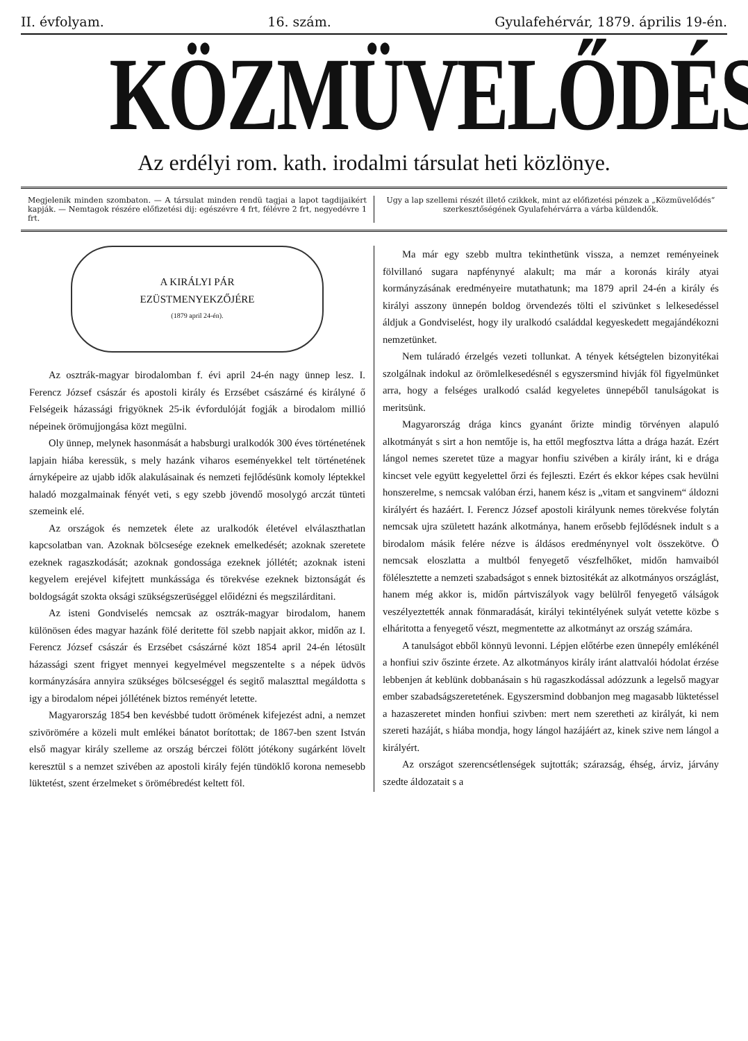II. évfolyam. 16. szám. Gyulafehérvár, 1879. április 19-én.
KÖZMÜVELŐDÉS.
Az erdélyi rom. kath. irodalmi társulat heti közlönye.
Megjelenik minden szombaton. — A társulat minden rendü tagjai a lapot tagdijaikért kapják. — Nemtagok részére előfizetési dij: egészévre 4 frt, félévre 2 frt, negyedévre 1 frt.
Ugy a lap szellemi részét illető czikkek, mint az előfizetési pénzek a „Közmüvelődés“ szerkesztőségének Gyulafehérvárra a várba küldendők.
A KIRÁLYI PÁR
EZÜSTMENYEKZŐJÉRE
(1879 april 24-én).
Az osztrák-magyar birodalomban f. évi april 24-én nagy ünnep lesz. I. Ferencz József császár és apostoli király és Erzsébet császárné és királyné ő Felségeik házassági frigyöknek 25-ik évfordulóját fogják a birodalom millió népeinek örömujjongása közt megülni.
Oly ünnep, melynek hasonmását a habsburgi uralkodók 300 éves történetének lapjain hiába keressük, s mely hazánk viharos eseményekkel telt történetének árnyképeire az ujabb idők alakulásainak és nemzeti fejlődésünk komoly léptekkel haladó mozgalmainak fényét veti, s egy szebb jövendő mosolygó arczát tünteti szemeink elé.
Az országok és nemzetek élete az uralkodók életével elválaszthatlan kapcsolatban van. Azoknak bölcsesége ezeknek emelkedését; azoknak szeretete ezeknek ragaszkodását; azoknak gondossága ezeknek jóllétét; azoknak isteni kegyelem erejével kifejtett munkássága és törekvése ezeknek biztonságát és boldogságát szokta oksági szükségszerüséggel előidézni és megszilárditani.
Az isteni Gondviselés nemcsak az osztrák-magyar birodalom, hanem különösen édes magyar hazánk fölé deritette föl szebb napjait akkor, midőn az I. Ferencz József császár és Erzsébet császárné közt 1854 april 24-én létosült házassági szent frigyet mennyei kegyelmével megszentelte s a népek üdvös kormányzására annyira szükséges bölcseséggel és segitő malaszttal megáldotta s igy a birodalom népei jóllétének biztos reményét letette.
Magyarország 1854 ben kevésbbé tudott örömének kifejezést adni, a nemzet szivörömére a közeli mult emlékei bánatot borítottak; de 1867-ben szent István első magyar király szelleme az ország bérczei fölött jótékony sugárként lövelt keresztül s a nemzet szivében az apostoli király fején tündöklő korona nemesebb lüktetést, szent érzelmeket s örömébredést keltett föl.
Ma már egy szebb multra tekinthetünk vissza, a nemzet reményeinek fölvillanó sugara napfénynyé alakult; ma már a koronás király atyai kormányzásának eredményeire mutathatunk; ma 1879 april 24-én a király és királyi asszony ünnepén boldog örvendezés tölti el szivünket s lelkesedéssel áldjuk a Gondviselést, hogy ily uralkodó családdal kegyeskedett megajándékozni nemzetünket.
Nem tuláradó érzelgés vezeti tollunkat. A tények kétségtelen bizonyitékai szolgálnak indokul az örömlelkesedésnél s egyszersmind hivják föl figyelmünket arra, hogy a felséges uralkodó család kegyeletes ünnepéből tanulságokat is meritsünk.
Magyarország drága kincs gyanánt őrizte mindig törvényen alapuló alkotmányát s sirt a hon nemtője is, ha ettől megfosztva látta a drága hazát. Ezért lángol nemes szeretet tüze a magyar honfiu szivében a király iránt, ki e drága kincset vele együtt kegyelettel őrzi és fejleszti. Ezért és ekkor képes csak hevülni honszerelme, s nemcsak valóban érzi, hanem kész is „vitam et sangvinem“ áldozni királyért és hazáért. I. Ferencz József apostoli királyunk nemes törekvése folytán nemcsak ujra született hazánk alkotmánya, hanem erősebb fejlődésnek indult s a birodalom másik felére nézve is áldásos eredménynyel volt összekötve. Ö nemcsak eloszlatta a multból fenyegető vészfelhőket, midőn hamvaiból fölélesztette a nemzeti szabadságot s ennek biztositékát az alkotmányos országlást, hanem még akkor is, midőn pártviszályok vagy belülről fenyegető válságok veszélyeztették annak fönmaradását, királyi tekintélyének sulyát vetette közbe s elháritotta a fenyegető vészt, megmentette az alkotmányt az ország számára.
A tanulságot ebből könnyü levonni. Lépjen előtérbe ezen ünnepély emlékénél a honfiui sziv őszinte érzete. Az alkotmányos király iránt alattvalói hódolat érzése lebbenjen át keblünk dobbanásain s hü ragaszkodással adózzunk a legelső magyar ember szabadságszeretetének. Egyszersmind dobbanjon meg magasabb lüktetéssel a hazaszeretet minden honfiui szivben: mert nem szeretheti az királyát, ki nem szereti hazáját, s hiába mondja, hogy lángol hazájáért az, kinek szive nem lángol a királyért.
Az országot szerencsétlenségek sujtották; szárazság, éhség, árviz, járvány szedte áldozatait s a